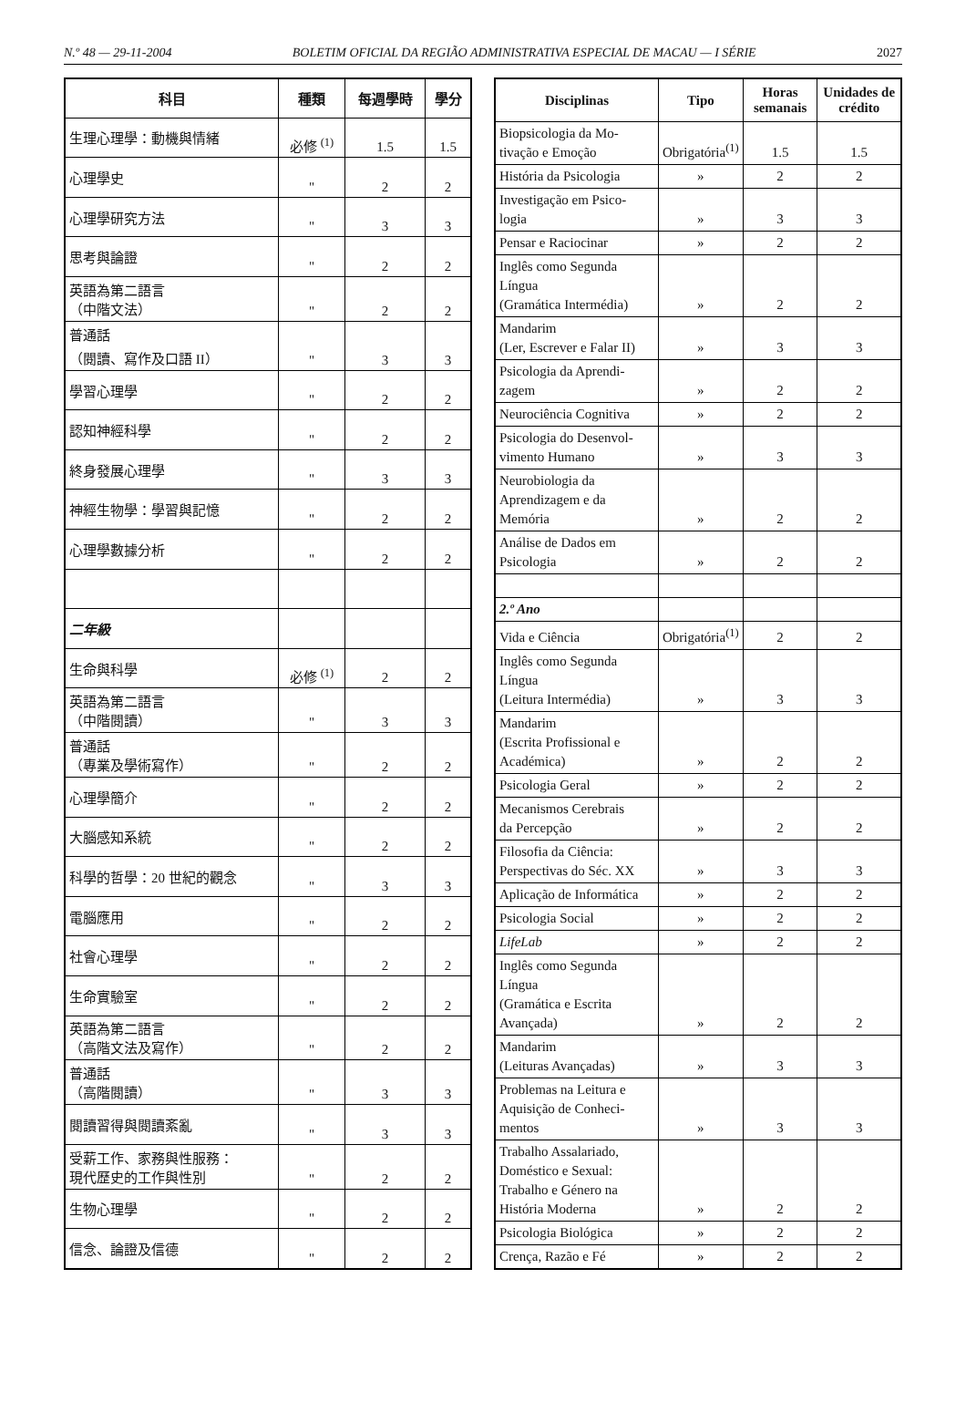N.º 48 — 29-11-2004 BOLETIM OFICIAL DA REGIÃO ADMINISTRATIVA ESPECIAL DE MACAU — I SÉRIE 2027
| 科目 | 種類 | 每週學時 | 學分 |
| --- | --- | --- | --- |
| 生理心理學：動機與情緒 | 必修 <sup>(1)</sup> | 1.5 | 1.5 |
| 心理學史 | " | 2 | 2 |
| 心理學研究方法 | " | 3 | 3 |
| 思考與論證 | " | 2 | 2 |
| 英語為第二語言 （中階文法） | " | 2 | 2 |
| 普通話 （閱讀、寫作及口語 II） | " | 3 | 3 |
| 學習心理學 | " | 2 | 2 |
| 認知神經科學 | " | 2 | 2 |
| 終身發展心理學 | " | 3 | 3 |
| 神經生物學：學習與記憶 | " | 2 | 2 |
| 心理學數據分析 | " | 2 | 2 |
| 二年級 | | | |
| 生命與科學 | 必修 <sup>(1)</sup> | 2 | 2 |
| 英語為第二語言 （中階閱讀） | " | 3 | 3 |
| 普通話 （專業及學術寫作） | " | 2 | 2 |
| 心理學簡介 | " | 2 | 2 |
| 大腦感知系統 | " | 2 | 2 |
| 科學的哲學：20 世紀的觀念 | " | 3 | 3 |
| 電腦應用 | " | 2 | 2 |
| 社會心理學 | " | 2 | 2 |
| 生命實驗室 | " | 2 | 2 |
| 英語為第二語言 （高階文法及寫作） | " | 2 | 2 |
| 普通話 （高階閱讀） | " | 3 | 3 |
| 閱讀習得與閱讀紊亂 | " | 3 | 3 |
| 受薪工作、家務與性服務： 現代歷史的工作與性別 | " | 2 | 2 |
| 生物心理學 | " | 2 | 2 |
| 信念、論證及信德 | " | 2 | 2 |
| Disciplinas | Tipo | Horas semanais | Unidades de crédito |
| --- | --- | --- | --- |
| Biopsicologia da Mo- tivação e Emoção | Obrigatória<sup>(1)</sup> | 1.5 | 1.5 |
| História da Psicologia | » | 2 | 2 |
| Investigação em Psico- logia | » | 3 | 3 |
| Pensar e Raciocinar | » | 2 | 2 |
| Inglês como Segunda Língua (Gramática Intermédia) | » | 2 | 2 |
| Mandarim (Ler, Escrever e Falar II) | » | 3 | 3 |
| Psicologia da Aprendi- zagem | » | 2 | 2 |
| Neurociência Cognitiva | » | 2 | 2 |
| Psicologia do Desenvol- vimento Humano | » | 3 | 3 |
| Neurobiologia da Aprendizagem e da Memória | » | 2 | 2 |
| Análise de Dados em Psicologia | » | 2 | 2 |
| 2.º Ano | | | |
| Vida e Ciência | Obrigatória<sup>(1)</sup> | 2 | 2 |
| Inglês como Segunda Língua (Leitura Intermédia) | » | 3 | 3 |
| Mandarim (Escrita Profissional e Académica) | » | 2 | 2 |
| Psicologia Geral | » | 2 | 2 |
| Mecanismos Cerebrais da Percepção | » | 2 | 2 |
| Filosofia da Ciência: Perspectivas do Séc. XX | » | 3 | 3 |
| Aplicação de Informática | » | 2 | 2 |
| Psicologia Social | » | 2 | 2 |
| LifeLab | » | 2 | 2 |
| Inglês como Segunda Língua (Gramática e Escrita Avançada) | » | 2 | 2 |
| Mandarim (Leituras Avançadas) | » | 3 | 3 |
| Problemas na Leitura e Aquisição de Conheci- mentos | » | 3 | 3 |
| Trabalho Assalariado, Doméstico e Sexual: Trabalho e Género na História Moderna | » | 2 | 2 |
| Psicologia Biológica | » | 2 | 2 |
| Crença, Razão e Fé | » | 2 | 2 |